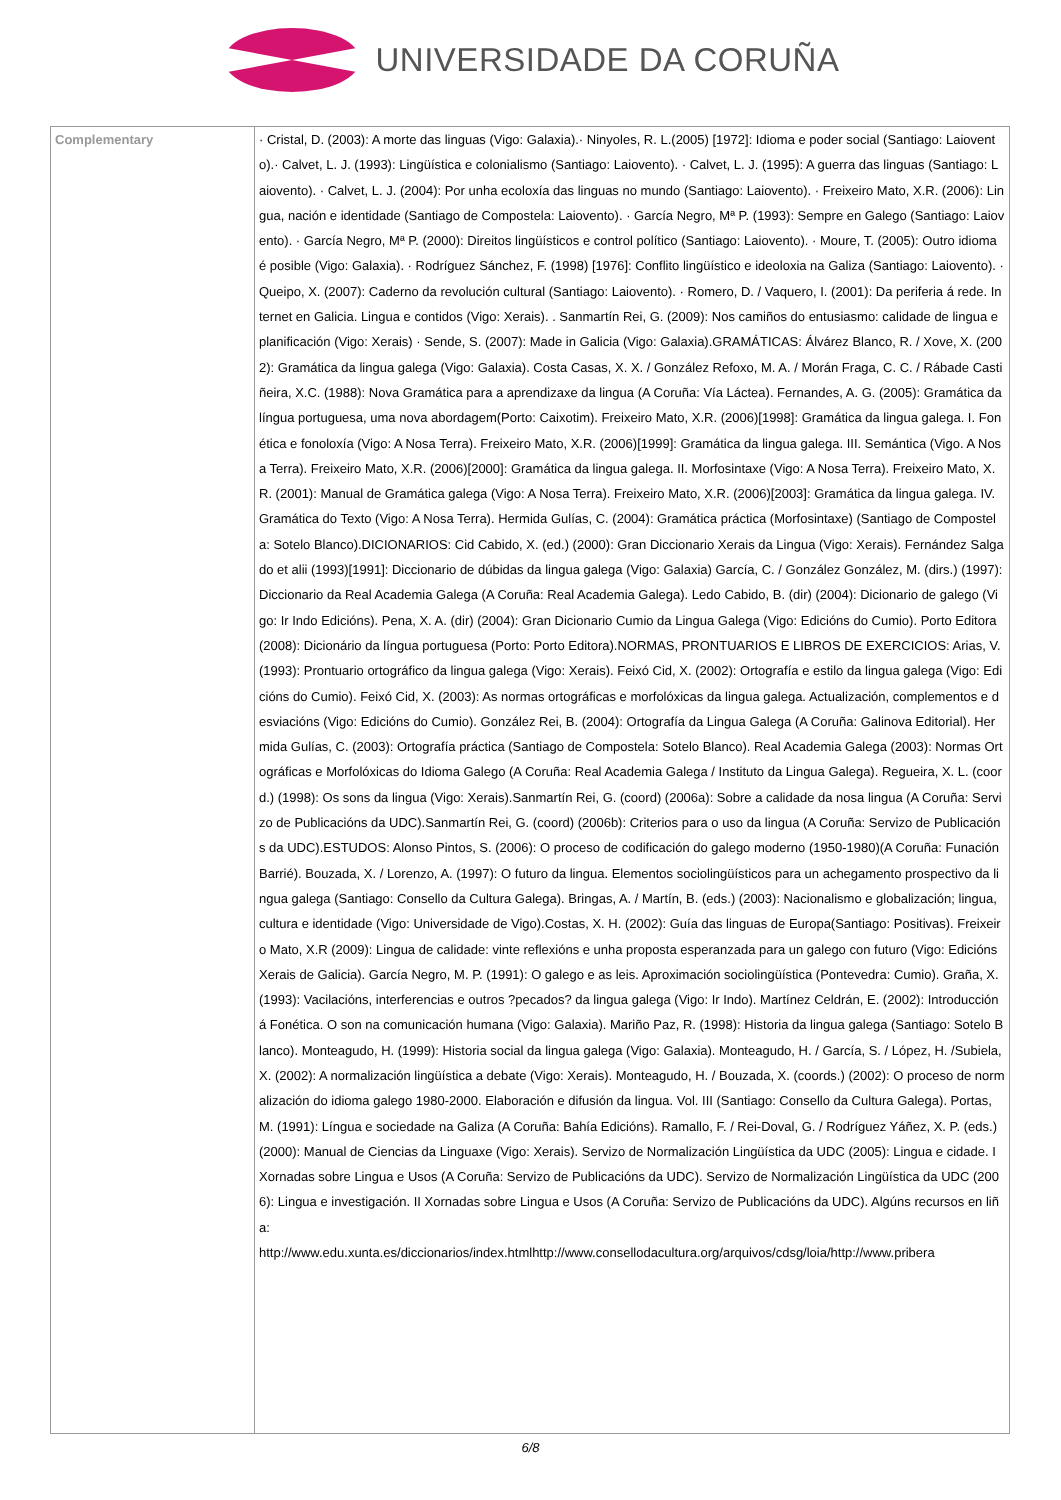UNIVERSIDADE DA CORUÑA
| Complementary | · Cristal, D. (2003): A morte das linguas (Vigo: Galaxia).· Ninyoles, R. L.(2005) [1972]: Idioma e poder social (Santiago: Laiovento).· Calvet, L. J. (1993): Lingüística e colonialismo (Santiago: Laiovento). · Calvet, L. J. (1995): A guerra das linguas (Santiago: Laiovento). · Calvet, L. J. (2004): Por unha ecoloxía das linguas no mundo (Santiago: Laiovento). · Freixeiro Mato, X.R. (2006): Lingua, nación e identidade (Santiago de Compostela: Laiovento). · García Negro, Mª P. (1993): Sempre en Galego (Santiago: Laiovento). · García Negro, Mª P. (2000): Direitos lingüísticos e control político (Santiago: Laiovento). · Moure, T. (2005): Outro idioma é posible (Vigo: Galaxia). · Rodríguez Sánchez, F. (1998) [1976]: Conflito lingüístico e ideoloxia na Galiza (Santiago: Laiovento). · Queipo, X. (2007): Caderno da revolución cultural (Santiago: Laiovento). · Romero, D. / Vaquero, I. (2001): Da periferia á rede. Internet en Galicia. Lingua e contidos (Vigo: Xerais). . Sanmartín Rei, G. (2009): Nos camiños do entusiasmo: calidade de lingua e planificación (Vigo: Xerais) · Sende, S. (2007): Made in Galicia (Vigo: Galaxia).GRAMÁTICAS: Álvárez Blanco, R. / Xove, X. (2002): Gramática da lingua galega (Vigo: Galaxia). Costa Casas, X. X. / González Refoxo, M. A. / Morán Fraga, C. C. / Rábade Castiñeira, X.C. (1988): Nova Gramática para a aprendizaxe da lingua (A Coruña: Vía Láctea). Fernandes, A. G. (2005): Gramática da língua portuguesa, uma nova abordagem(Porto: Caixotim). Freixeiro Mato, X.R. (2006)[1998]: Gramática da lingua galega. I. Fonética e fonoloxía (Vigo: A Nosa Terra). Freixeiro Mato, X.R. (2006)[1999]: Gramática da lingua galega. III. Semántica (Vigo. A Nosa Terra). Freixeiro Mato, X.R. (2006)[2000]: Gramática da lingua galega. II. Morfosintaxe (Vigo: A Nosa Terra). Freixeiro Mato, X.R. (2001): Manual de Gramática galega (Vigo: A Nosa Terra). Freixeiro Mato, X.R. (2006)[2003]: Gramática da lingua galega. IV. Gramática do Texto (Vigo: A Nosa Terra). Hermida Gulías, C. (2004): Gramática práctica (Morfosintaxe) (Santiago de Compostela: Sotelo Blanco).DICIONARIOS: Cid Cabido, X. (ed.) (2000): Gran Diccionario Xerais da Lingua (Vigo: Xerais). Fernández Salgado et alii (1993)[1991]: Diccionario de dúbidas da lingua galega (Vigo: Galaxia) García, C. / González González, M. (dirs.) (1997): Diccionario da Real Academia Galega (A Coruña: Real Academia Galega). Ledo Cabido, B. (dir) (2004): Dicionario de galego (Vigo: Ir Indo Edicións). Pena, X. A. (dir) (2004): Gran Dicionario Cumio da Lingua Galega (Vigo: Edicións do Cumio). Porto Editora (2008): Dicionário da língua portuguesa (Porto: Porto Editora).NORMAS, PRONTUARIOS E LIBROS DE EXERCICIOS: Arias, V. (1993): Prontuario ortográfico da lingua galega (Vigo: Xerais). Feixó Cid, X. (2002): Ortografía e estilo da lingua galega (Vigo: Edicións do Cumio). Feixó Cid, X. (2003): As normas ortográficas e morfolóxicas da lingua galega. Actualización, complementos e desviacións (Vigo: Edicións do Cumio). González Rei, B. (2004): Ortografía da Lingua Galega (A Coruña: Galinova Editorial). Hermida Gulías, C. (2003): Ortografía práctica (Santiago de Compostela: Sotelo Blanco). Real Academia Galega (2003): Normas Ortográficas e Morfolóxicas do Idioma Galego (A Coruña: Real Academia Galega / Instituto da Lingua Galega). Regueira, X. L. (coord.) (1998): Os sons da lingua (Vigo: Xerais).Sanmartín Rei, G. (coord) (2006a): Sobre a calidade da nosa lingua (A Coruña: Servizo de Publicacións da UDC).Sanmartín Rei, G. (coord) (2006b): Criterios para o uso da lingua (A Coruña: Servizo de Publicacións da UDC).ESTUDOS: Alonso Pintos, S. (2006): O proceso de codificación do galego moderno (1950-1980)(A Coruña: Funación Barrié). Bouzada, X. / Lorenzo, A. (1997): O futuro da lingua. Elementos sociolingüísticos para un achegamento prospectivo da lingua galega (Santiago: Consello da Cultura Galega). Bringas, A. / Martín, B. (eds.) (2003): Nacionalismo e globalización; lingua, cultura e identidade (Vigo: Universidade de Vigo).Costas, X. H. (2002): Guía das linguas de Europa(Santiago: Positivas). Freixeiro Mato, X.R (2009): Lingua de calidade: vinte reflexións e unha proposta esperanzada para un galego con futuro (Vigo: Edicións Xerais de Galicia). García Negro, M. P. (1991): O galego e as leis. Aproximación sociolingüística (Pontevedra: Cumio). Graña, X. (1993): Vacilacións, interferencias e outros ?pecados? da lingua galega (Vigo: Ir Indo). Martínez Celdrán, E. (2002): Introducción á Fonética. O son na comunicación humana (Vigo: Galaxia). Mariño Paz, R. (1998): Historia da lingua galega (Santiago: Sotelo Blanco). Monteagudo, H. (1999): Historia social da lingua galega (Vigo: Galaxia). Monteagudo, H. / García, S. / López, H. /Subiela, X. (2002): A normalización lingüística a debate (Vigo: Xerais). Monteagudo, H. / Bouzada, X. (coords.) (2002): O proceso de normalización do idioma galego 1980-2000. Elaboración e difusión da lingua. Vol. III (Santiago: Consello da Cultura Galega). Portas, M. (1991): Língua e sociedade na Galiza (A Coruña: Bahía Edicións). Ramallo, F. / Rei-Doval, G. / Rodríguez Yáñez, X. P. (eds.) (2000): Manual de Ciencias da Linguaxe (Vigo: Xerais). Servizo de Normalización Lingüística da UDC (2005): Lingua e cidade. I Xornadas sobre Lingua e Usos (A Coruña: Servizo de Publicacións da UDC). Servizo de Normalización Lingüística da UDC (2006): Lingua e investigación. II Xornadas sobre Lingua e Usos (A Coruña: Servizo de Publicacións da UDC). Algúns recursos en liña: http://www.edu.xunta.es/diccionarios/index.htmlhttp://www.consellodacultura.org/arquivos/cdsg/loia/http://www.pribera |
6/8